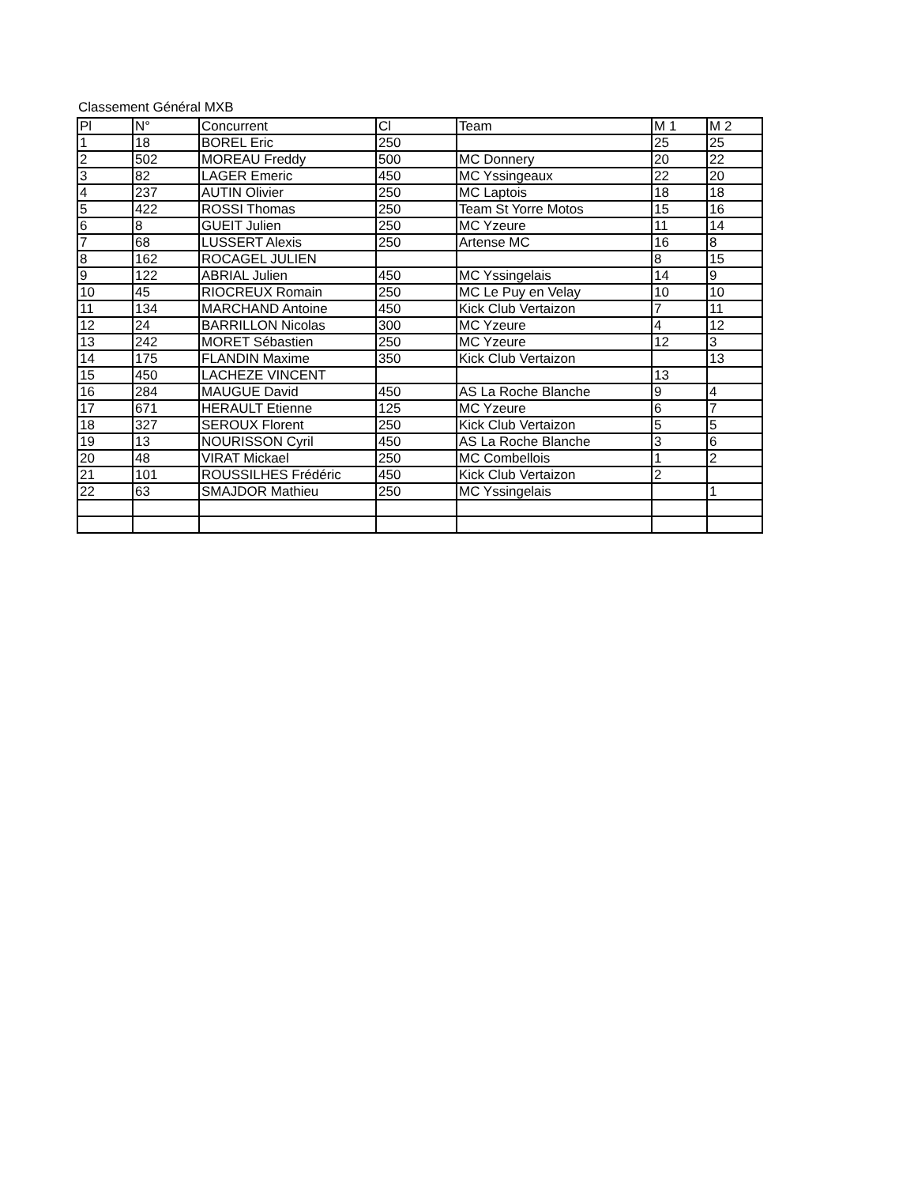Classement Général MXB
| Pl | N° | Concurrent | Cl | Team | M 1 | M 2 |
| --- | --- | --- | --- | --- | --- | --- |
| 1 | 18 | BOREL Eric | 250 | | 25 | 25 |
| 2 | 502 | MOREAU Freddy | 500 | MC Donnery | 20 | 22 |
| 3 | 82 | LAGER Emeric | 450 | MC Yssingeaux | 22 | 20 |
| 4 | 237 | AUTIN Olivier | 250 | MC Laptois | 18 | 18 |
| 5 | 422 | ROSSI Thomas | 250 | Team St Yorre Motos | 15 | 16 |
| 6 | 8 | GUEIT Julien | 250 | MC Yzeure | 11 | 14 |
| 7 | 68 | LUSSERT Alexis | 250 | Artense MC | 16 | 8 |
| 8 | 162 | ROCAGEL JULIEN | | | 8 | 15 |
| 9 | 122 | ABRIAL Julien | 450 | MC Yssingelais | 14 | 9 |
| 10 | 45 | RIOCREUX Romain | 250 | MC Le Puy en Velay | 10 | 10 |
| 11 | 134 | MARCHAND Antoine | 450 | Kick Club Vertaizon | 7 | 11 |
| 12 | 24 | BARRILLON Nicolas | 300 | MC Yzeure | 4 | 12 |
| 13 | 242 | MORET Sébastien | 250 | MC Yzeure | 12 | 3 |
| 14 | 175 | FLANDIN Maxime | 350 | Kick Club Vertaizon | | 13 |
| 15 | 450 | LACHEZE VINCENT | | | 13 | |
| 16 | 284 | MAUGUE David | 450 | AS La Roche Blanche | 9 | 4 |
| 17 | 671 | HERAULT Etienne | 125 | MC Yzeure | 6 | 7 |
| 18 | 327 | SEROUX Florent | 250 | Kick Club Vertaizon | 5 | 5 |
| 19 | 13 | NOURISSON Cyril | 450 | AS La Roche Blanche | 3 | 6 |
| 20 | 48 | VIRAT Mickael | 250 | MC Combellois | 1 | 2 |
| 21 | 101 | ROUSSILHES Frédéric | 450 | Kick Club Vertaizon | 2 | |
| 22 | 63 | SMAJDOR Mathieu | 250 | MC Yssingelais | | 1 |